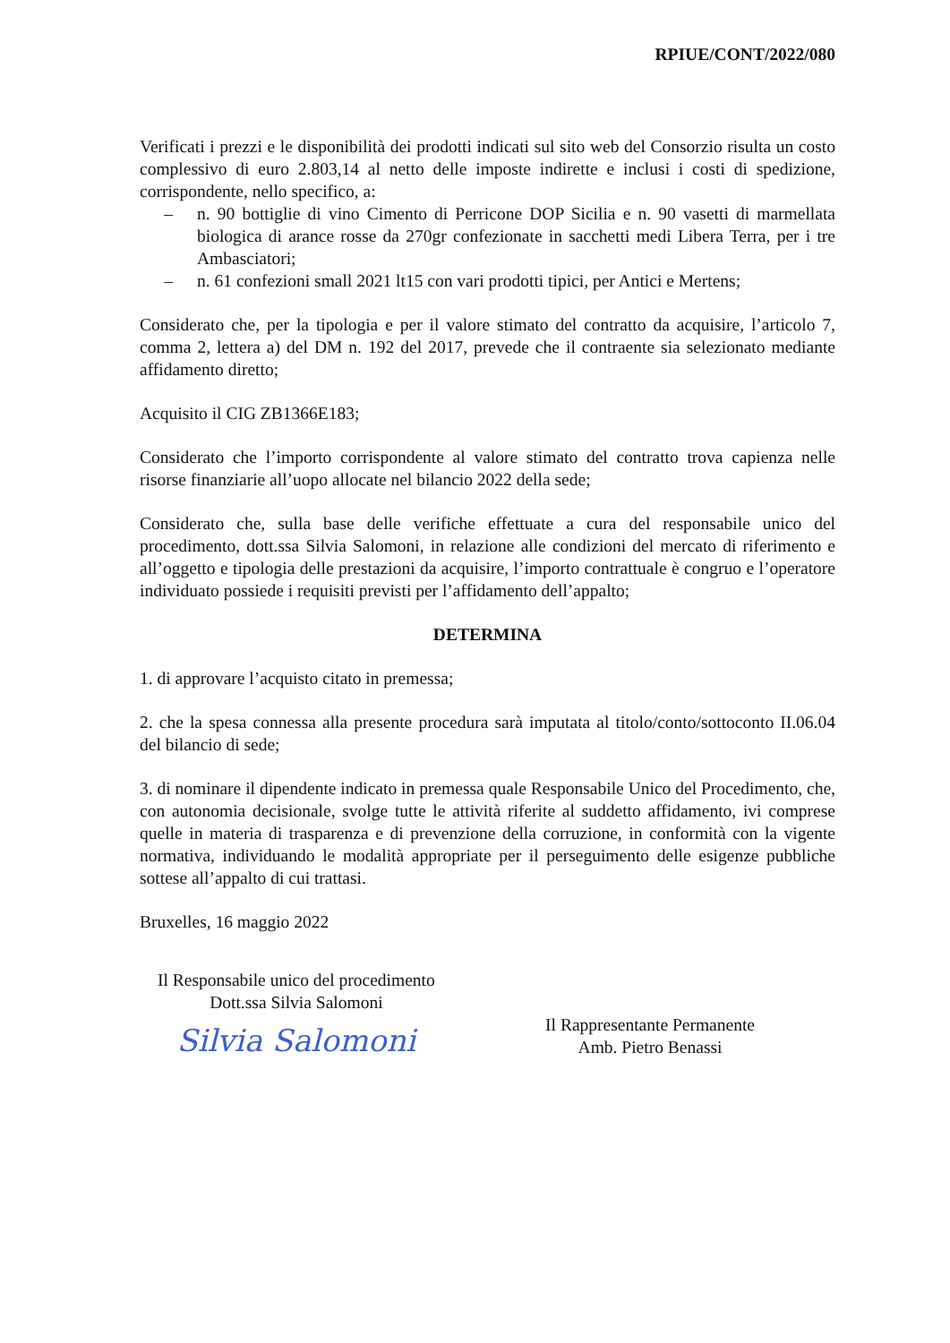RPIUE/CONT/2022/080
Verificati i prezzi e le disponibilità dei prodotti indicati sul sito web del Consorzio risulta un costo complessivo di euro 2.803,14 al netto delle imposte indirette e inclusi i costi di spedizione, corrispondente, nello specifico, a:
– n. 90 bottiglie di vino Cimento di Perricone DOP Sicilia e n. 90 vasetti di marmellata biologica di arance rosse da 270gr confezionate in sacchetti medi Libera Terra, per i tre Ambasciatori;
– n. 61 confezioni small 2021 lt15 con vari prodotti tipici, per Antici e Mertens;
Considerato che, per la tipologia e per il valore stimato del contratto da acquisire, l’articolo 7, comma 2, lettera a) del DM n. 192 del 2017, prevede che il contraente sia selezionato mediante affidamento diretto;
Acquisito il CIG ZB1366E183;
Considerato che l’importo corrispondente al valore stimato del contratto trova capienza nelle risorse finanziarie all’uopo allocate nel bilancio 2022 della sede;
Considerato che, sulla base delle verifiche effettuate a cura del responsabile unico del procedimento, dott.ssa Silvia Salomoni, in relazione alle condizioni del mercato di riferimento e all’oggetto e tipologia delle prestazioni da acquisire, l’importo contrattuale è congruo e l’operatore individuato possiede i requisiti previsti per l’affidamento dell’appalto;
DETERMINA
1. di approvare l’acquisto citato in premessa;
2. che la spesa connessa alla presente procedura sarà imputata al titolo/conto/sottoconto II.06.04 del bilancio di sede;
3. di nominare il dipendente indicato in premessa quale Responsabile Unico del Procedimento, che, con autonomia decisionale, svolge tutte le attività riferite al suddetto affidamento, ivi comprese quelle in materia di trasparenza e di prevenzione della corruzione, in conformità con la vigente normativa, individuando le modalità appropriate per il perseguimento delle esigenze pubbliche sottese all’appalto di cui trattasi.
Bruxelles, 16 maggio 2022
Il Responsabile unico del procedimento
Dott.ssa Silvia Salomoni
Silvia Salomoni
Il Rappresentante Permanente
Amb. Pietro Benassi